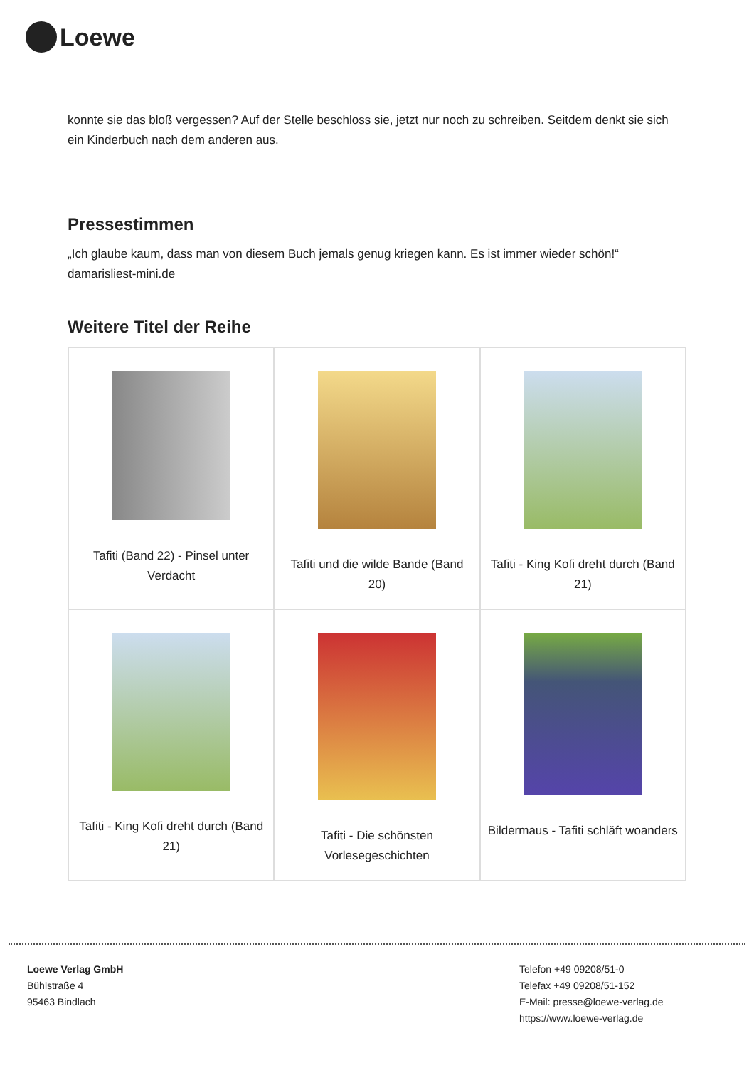Loewe
konnte sie das bloß vergessen? Auf der Stelle beschloss sie, jetzt nur noch zu schreiben. Seitdem denkt sie sich ein Kinderbuch nach dem anderen aus.
Pressestimmen
„Ich glaube kaum, dass man von diesem Buch jemals genug kriegen kann. Es ist immer wieder schön!“
damarisliest-mini.de
Weitere Titel der Reihe
| Tafiti (Band 22) - Pinsel unter Verdacht | Tafiti und die wilde Bande (Band 20) | Tafiti - King Kofi dreht durch (Band 21) |
| Tafiti - King Kofi dreht durch (Band 21) | Tafiti - Die schönsten Vorlesegeschichten | Bildermaus - Tafiti schläft woanders |
Loewe Verlag GmbH
Bühlstraße 4
95463 Bindlach
Telefon +49 09208/51-0
Telefax +49 09208/51-152
E-Mail: presse@loewe-verlag.de
https://www.loewe-verlag.de